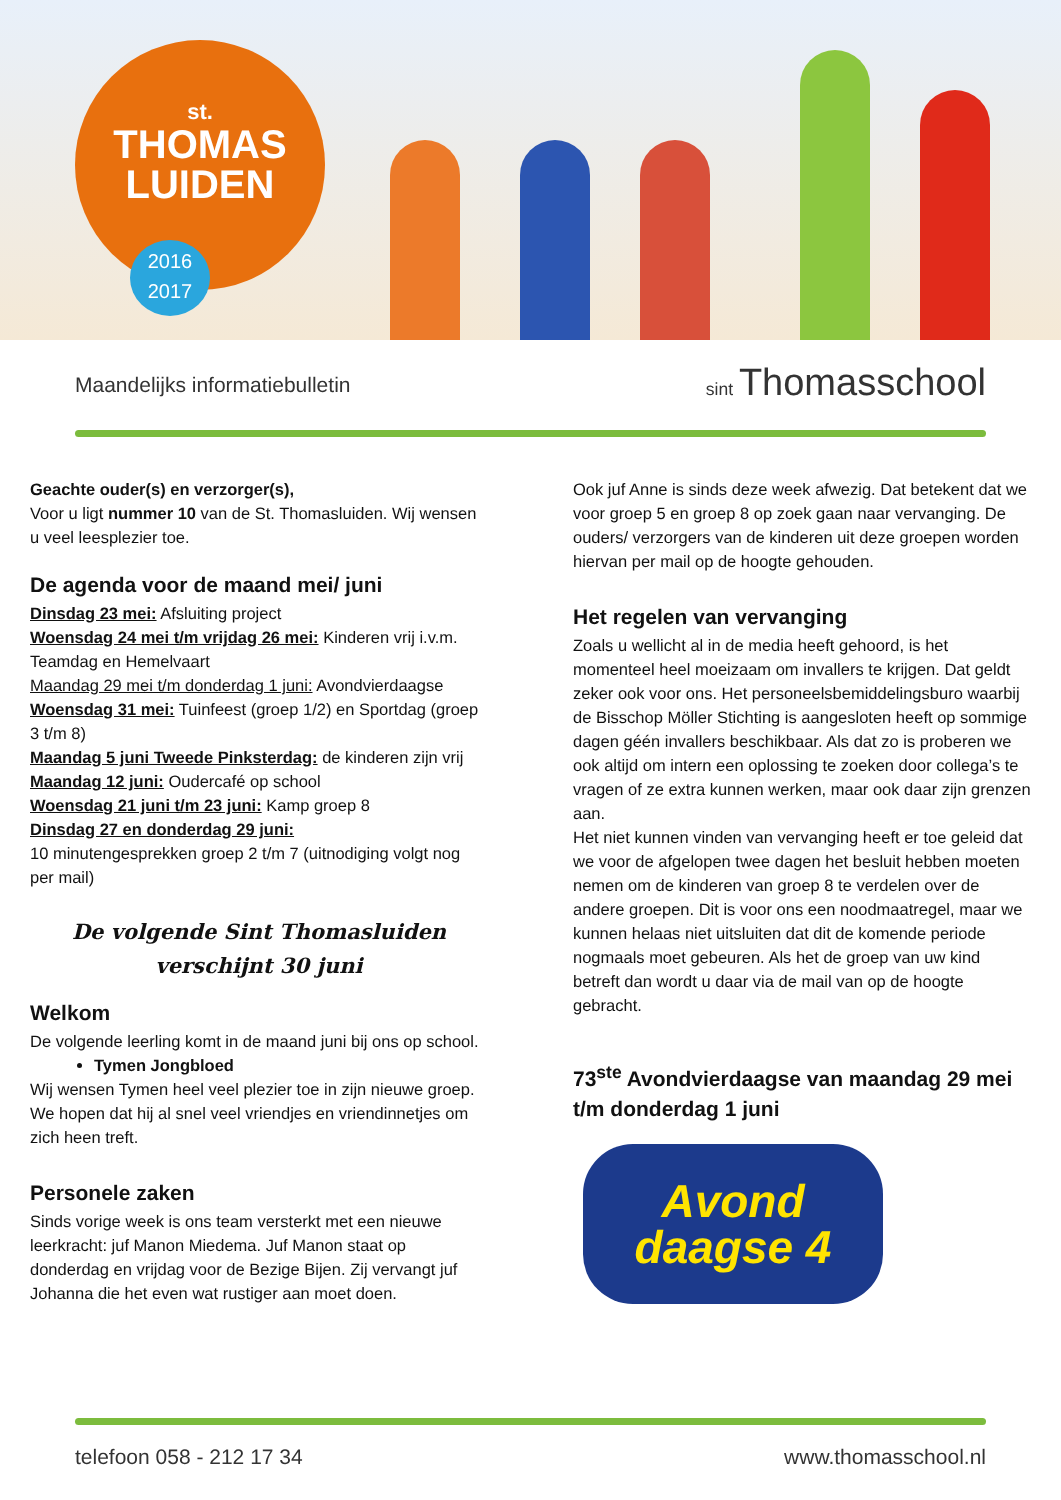st.
THOMAS
LUIDEN
2016
2017
Maandelijks informatiebulletin sint Thomasschool
Geachte ouder(s) en verzorger(s),
Voor u ligt nummer 10 van de St. Thomasluiden. Wij wensen u veel leesplezier toe.
De agenda voor de maand mei/ juni
Dinsdag 23 mei: Afsluiting project
Woensdag 24 mei t/m vrijdag 26 mei: Kinderen vrij i.v.m. Teamdag en Hemelvaart
Maandag 29 mei t/m donderdag 1 juni: Avondvierdaagse
Woensdag 31 mei: Tuinfeest (groep 1/2) en Sportdag (groep 3 t/m 8)
Maandag 5 juni Tweede Pinksterdag: de kinderen zijn vrij
Maandag 12 juni: Oudercafé op school
Woensdag 21 juni t/m 23 juni: Kamp groep 8
Dinsdag 27 en donderdag 29 juni:
10 minutengesprekken groep 2 t/m 7 (uitnodiging volgt nog per mail)
De volgende Sint Thomasluiden
verschijnt 30 juni
Welkom
De volgende leerling komt in de maand juni bij ons op school.
Tymen Jongbloed
Wij wensen Tymen heel veel plezier toe in zijn nieuwe groep. We hopen dat hij al snel veel vriendjes en vriendinnetjes om zich heen treft.
Personele zaken
Sinds vorige week is ons team versterkt met een nieuwe leerkracht: juf Manon Miedema. Juf Manon staat op donderdag en vrijdag voor de Bezige Bijen. Zij vervangt juf Johanna die het even wat rustiger aan moet doen.
Ook juf Anne is sinds deze week afwezig. Dat betekent dat we voor groep 5 en groep 8 op zoek gaan naar vervanging. De ouders/ verzorgers van de kinderen uit deze groepen worden hiervan per mail op de hoogte gehouden.
Het regelen van vervanging
Zoals u wellicht al in de media heeft gehoord, is het momenteel heel moeizaam om invallers te krijgen. Dat geldt zeker ook voor ons. Het personeelsbemiddelingsburo waarbij de Bisschop Möller Stichting is aangesloten heeft op sommige dagen géén invallers beschikbaar. Als dat zo is proberen we ook altijd om intern een oplossing te zoeken door collega’s te vragen of ze extra kunnen werken, maar ook daar zijn grenzen aan.
Het niet kunnen vinden van vervanging heeft er toe geleid dat we voor de afgelopen twee dagen het besluit hebben moeten nemen om de kinderen van groep 8 te verdelen over de andere groepen. Dit is voor ons een noodmaatregel, maar we kunnen helaas niet uitsluiten dat dit de komende periode nogmaals moet gebeuren. Als het de groep van uw kind betreft dan wordt u daar via de mail van op de hoogte gebracht.
73<sup>ste</sup> Avondvierdaagse van maandag 29 mei t/m donderdag 1 juni
Avond
daagse 4
telefoon 058 - 212 17 34 www.thomasschool.nl